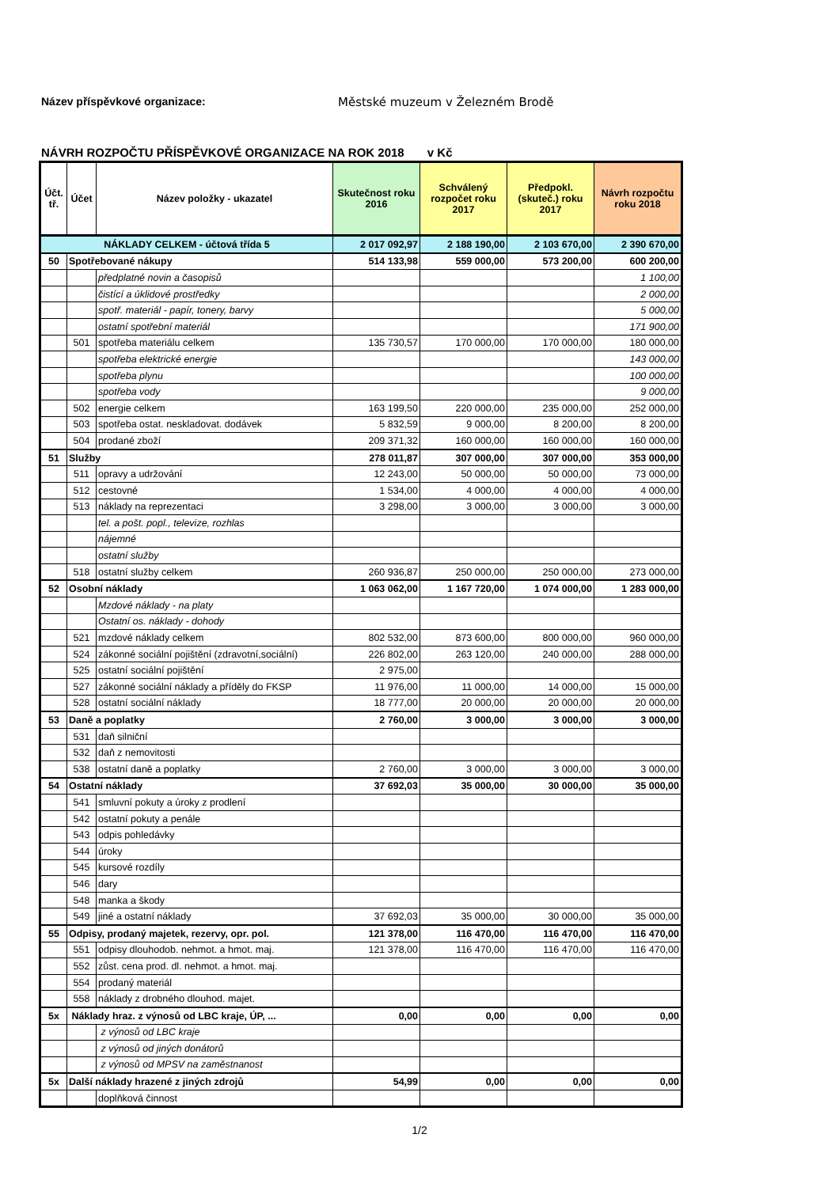Název příspěvkové organizace: Městské muzeum v Železném Brodě
NÁVRH ROZPOČTU PŘÍSPĚVKOVÉ ORGANIZACE NA ROK 2018 v Kč
| Účt. tř. | Účet | Název položky - ukazatel | Skutečnost roku 2016 | Schválený rozpočet roku 2017 | Předpokl. (skuteč.) roku 2017 | Návrh rozpočtu roku 2018 |
| --- | --- | --- | --- | --- | --- | --- |
| NÁKLADY CELKEM - účtová třída 5 | | | 2 017 092,97 | 2 188 190,00 | 2 103 670,00 | 2 390 670,00 |
| 50 | Spotřebované nákupy | | 514 133,98 | 559 000,00 | 573 200,00 | 600 200,00 |
| | | předplatné novin a časopisů | | | | 1 100,00 |
| | | čistící a úklidové prostředky | | | | 2 000,00 |
| | | spotř. materiál - papír, tonery, barvy | | | | 5 000,00 |
| | | ostatní spotřební materiál | | | | 171 900,00 |
| | 501 | spotřeba materiálu celkem | 135 730,57 | 170 000,00 | 170 000,00 | 180 000,00 |
| | | spotřeba elektrické energie | | | | 143 000,00 |
| | | spotřeba plynu | | | | 100 000,00 |
| | | spotřeba vody | | | | 9 000,00 |
| | 502 | energie celkem | 163 199,50 | 220 000,00 | 235 000,00 | 252 000,00 |
| | 503 | spotřeba ostat. neskladovat. dodávek | 5 832,59 | 9 000,00 | 8 200,00 | 8 200,00 |
| | 504 | prodané zboží | 209 371,32 | 160 000,00 | 160 000,00 | 160 000,00 |
| 51 | Služby | | 278 011,87 | 307 000,00 | 307 000,00 | 353 000,00 |
| | 511 | opravy a udržování | 12 243,00 | 50 000,00 | 50 000,00 | 73 000,00 |
| | 512 | cestovné | 1 534,00 | 4 000,00 | 4 000,00 | 4 000,00 |
| | 513 | náklady na reprezentaci | 3 298,00 | 3 000,00 | 3 000,00 | 3 000,00 |
| | | tel. a pošt. popl., televize, rozhlas | | | | |
| | | nájemné | | | | |
| | | ostatní služby | | | | |
| | 518 | ostatní služby celkem | 260 936,87 | 250 000,00 | 250 000,00 | 273 000,00 |
| 52 | Osobní náklady | | 1 063 062,00 | 1 167 720,00 | 1 074 000,00 | 1 283 000,00 |
| | | Mzdové náklady - na platy | | | | |
| | | Ostatní os. náklady - dohody | | | | |
| | 521 | mzdové náklady celkem | 802 532,00 | 873 600,00 | 800 000,00 | 960 000,00 |
| | 524 | zákonné sociální pojištění (zdravotní,sociální) | 226 802,00 | 263 120,00 | 240 000,00 | 288 000,00 |
| | 525 | ostatní sociální pojištění | 2 975,00 | | | |
| | 527 | zákonné sociální náklady a příděly do FKSP | 11 976,00 | 11 000,00 | 14 000,00 | 15 000,00 |
| | 528 | ostatní sociální náklady | 18 777,00 | 20 000,00 | 20 000,00 | 20 000,00 |
| 53 | Daně a poplatky | | 2 760,00 | 3 000,00 | 3 000,00 | 3 000,00 |
| | 531 | daň silniční | | | | |
| | 532 | daň z nemovitosti | | | | |
| | 538 | ostatní daně a poplatky | 2 760,00 | 3 000,00 | 3 000,00 | 3 000,00 |
| 54 | Ostatní náklady | | 37 692,03 | 35 000,00 | 30 000,00 | 35 000,00 |
| | 541 | smluvní pokuty a úroky z prodlení | | | | |
| | 542 | ostatní pokuty a penále | | | | |
| | 543 | odpis pohledávky | | | | |
| | 544 | úroky | | | | |
| | 545 | kursové rozdíly | | | | |
| | 546 | dary | | | | |
| | 548 | manka a škody | | | | |
| | 549 | jiné a ostatní náklady | 37 692,03 | 35 000,00 | 30 000,00 | 35 000,00 |
| 55 | Odpisy, prodaný majetek, rezervy, opr. pol. | | 121 378,00 | 116 470,00 | 116 470,00 | 116 470,00 |
| | 551 | odpisy dlouhodob. nehmot. a hmot. maj. | 121 378,00 | 116 470,00 | 116 470,00 | 116 470,00 |
| | 552 | zůst. cena prod. dl. nehmot. a hmot. maj. | | | | |
| | 554 | prodaný materiál | | | | |
| | 558 | náklady z drobného dlouhod. majet. | | | | |
| 5x | Náklady hraz. z výnosů od LBC kraje, ÚP, ... | | 0,00 | 0,00 | 0,00 | 0,00 |
| | | z výnosů od LBC kraje | | | | |
| | | z výnosů od jiných donátorů | | | | |
| | | z výnosů od MPSV na zaměstnanost | | | | |
| 5x | Další náklady hrazené z jiných zdrojů | | 54,99 | 0,00 | 0,00 | 0,00 |
| | | doplňková činnost | | | | |
1/2